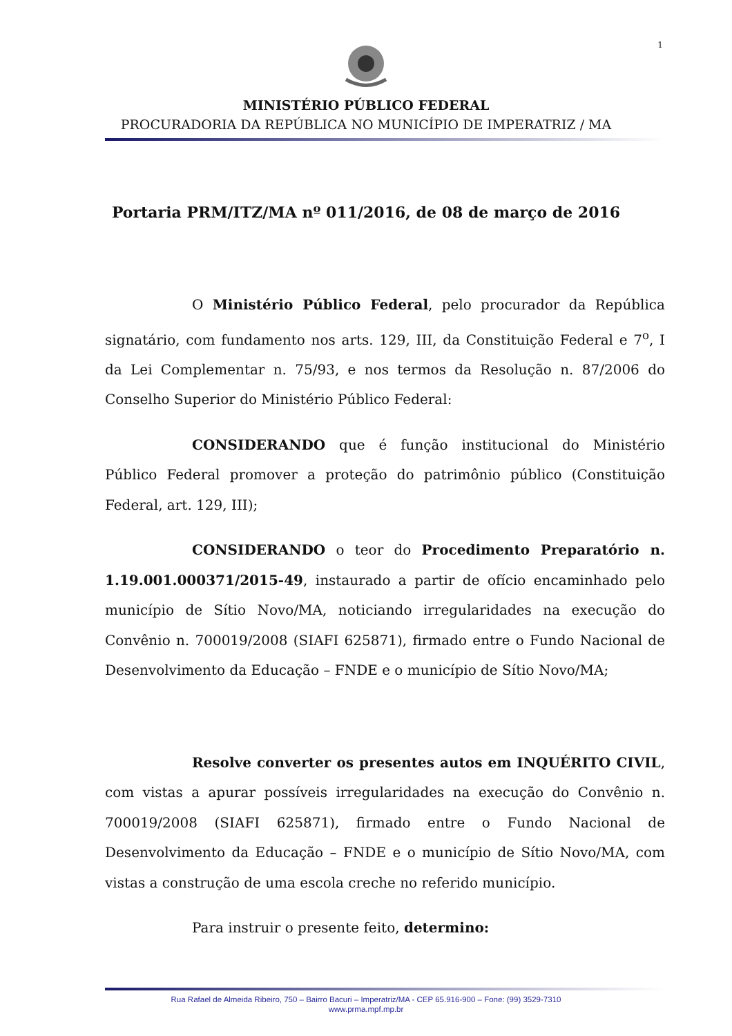1
MINISTÉRIO PÚBLICO FEDERAL
PROCURADORIA DA REPÚBLICA NO MUNICÍPIO DE IMPERATRIZ / MA
Portaria PRM/ITZ/MA nº 011/2016, de 08 de março de 2016
O Ministério Público Federal, pelo procurador da República signatário, com fundamento nos arts. 129, III, da Constituição Federal e 7<sup>o</sup>, I da Lei Complementar n. 75/93, e nos termos da Resolução n. 87/2006 do Conselho Superior do Ministério Público Federal:
CONSIDERANDO que é função institucional do Ministério Público Federal promover a proteção do patrimônio público (Constituição Federal, art. 129, III);
CONSIDERANDO o teor do Procedimento Preparatório n. 1.19.001.000371/2015-49, instaurado a partir de ofício encaminhado pelo município de Sítio Novo/MA, noticiando irregularidades na execução do Convênio n. 700019/2008 (SIAFI 625871), firmado entre o Fundo Nacional de Desenvolvimento da Educação – FNDE e o município de Sítio Novo/MA;
Resolve converter os presentes autos em INQUÉRITO CIVIL, com vistas a apurar possíveis irregularidades na execução do Convênio n. 700019/2008 (SIAFI 625871), firmado entre o Fundo Nacional de Desenvolvimento da Educação – FNDE e o município de Sítio Novo/MA, com vistas a construção de uma escola creche no referido município.
Para instruir o presente feito, determino:
Rua Rafael de Almeida Ribeiro, 750 – Bairro Bacuri – Imperatriz/MA - CEP 65.916-900 – Fone: (99) 3529-7310
www.prma.mpf.mp.br